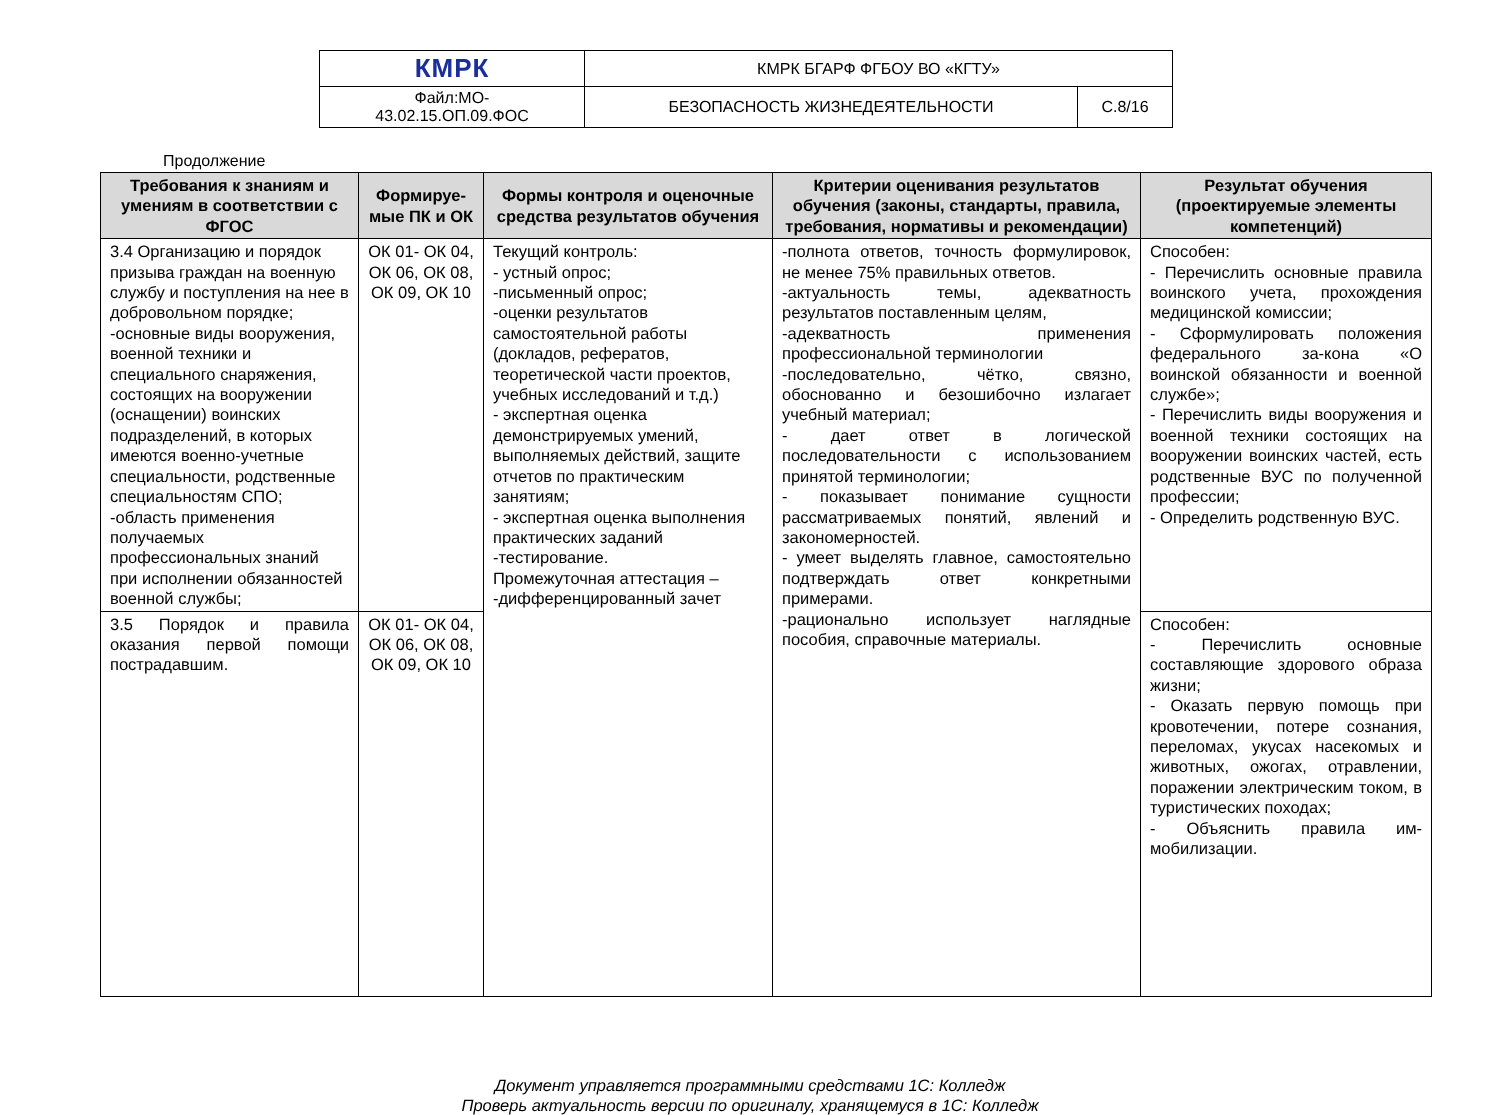| КМРК | КМРК БГАРФ ФГБОУ ВО «КГТУ» | |
| Файл:МО- 43.02.15.ОП.09.ФОС | БЕЗОПАСНОСТЬ ЖИЗНЕДЕЯТЕЛЬНОСТИ | С.8/16 |
Продолжение
| Требования к знаниям и умениям в соответствии с ФГОС | Формируе-мые ПК и ОК | Формы контроля и оценочные средства результатов обучения | Критерии оценивания результатов обучения (законы, стандарты, правила, требования, нормативы и рекомендации) | Результат обучения (проектируемые элементы компетенций) |
| --- | --- | --- | --- | --- |
| 3.4 Организацию и порядок призыва граждан на военную службу и поступления на нее в добровольном порядке; -основные виды вооружения, военной техники и специального снаряжения, состоящих на вооружении (оснащении) воинских подразделений, в которых имеются военно-учетные специальности, родственные специальностям СПО; -область применения получаемых профессиональных знаний при исполнении обязанностей военной службы; | ОК 01- ОК 04, ОК 06, ОК 08, ОК 09, ОК 10 | Текущий контроль: - устный опрос; -письменный опрос; -оценки результатов самостоятельной работы (докладов, рефератов, теоретической части проектов, учебных исследований и т.д.) - экспертная оценка демонстрируемых умений, выполняемых действий, защите отчетов по практическим занятиям; - экспертная оценка выполнения практических заданий -тестирование. Промежуточная аттестация – -дифференцированный зачет | -полнота ответов, точность формулировок, не менее 75% правильных ответов. -актуальность темы, адекватность результатов поставленным целям, -адекватность применения профессиональной терминологии -последовательно, чётко, связно, обоснованно и безошибочно излагает учебный материал; - дает ответ в логической последовательности с использованием принятой терминологии; - показывает понимание сущности рассматриваемых понятий, явлений и закономерностей. - умеет выделять главное, самостоятельно подтверждать ответ конкретными примерами. -рационально использует наглядные пособия, справочные материалы. | Способен: - Перечислить основные правила воинского учета, прохождения медицинской комиссии; - Сформулировать положения федерального за-кона «О воинской обязанности и военной службе»; - Перечислить виды вооружения и военной техники состоящих на вооружении воинских частей, есть родственные ВУС по полученной профессии; - Определить родственную ВУС. |
| 3.5 Порядок и правила оказания первой помощи пострадавшим. | ОК 01- ОК 04, ОК 06, ОК 08, ОК 09, ОК 10 | | | Способен: - Перечислить основные составляющие здорового образа жизни; - Оказать первую помощь при кровотечении, потере сознания, переломах, укусах насекомых и животных, ожогах, отравлении, поражении электрическим током, в туристических походах; - Объяснить правила им-мобилизации. |
Документ управляется программными средствами 1С: Колледж
Проверь актуальность версии по оригиналу, хранящемуся в 1С: Колледж